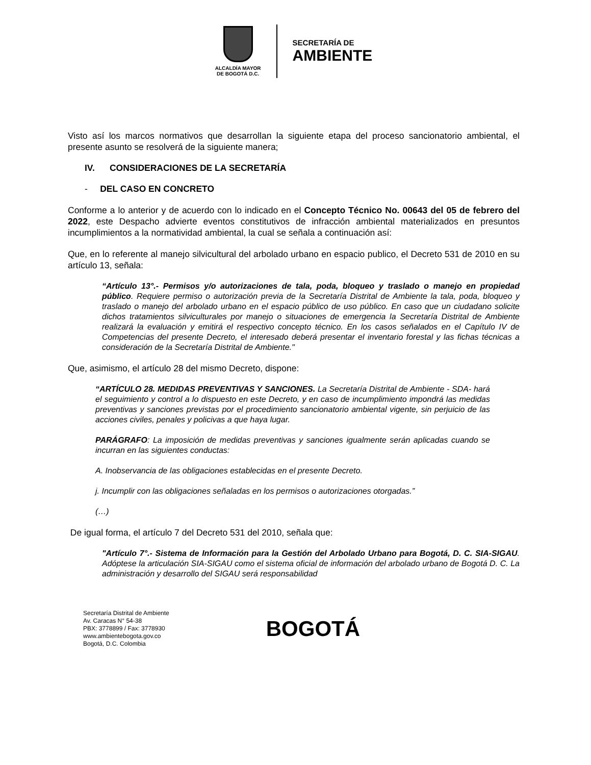ALCALDÍA MAYOR
DE BOGOTÁ D.C.
SECRETARÍA DE
AMBIENTE
Visto así los marcos normativos que desarrollan la siguiente etapa del proceso sancionatorio ambiental, el presente asunto se resolverá de la siguiente manera;
IV. CONSIDERACIONES DE LA SECRETARÍA
- DEL CASO EN CONCRETO
Conforme a lo anterior y de acuerdo con lo indicado en el Concepto Técnico No. 00643 del 05 de febrero del 2022, este Despacho advierte eventos constitutivos de infracción ambiental materializados en presuntos incumplimientos a la normatividad ambiental, la cual se señala a continuación así:
Que, en lo referente al manejo silvicultural del arbolado urbano en espacio publico, el Decreto 531 de 2010 en su artículo 13, señala:
“Artículo 13°.- Permisos y/o autorizaciones de tala, poda, bloqueo y traslado o manejo en propiedad público. Requiere permiso o autorización previa de la Secretaría Distrital de Ambiente la tala, poda, bloqueo y traslado o manejo del arbolado urbano en el espacio público de uso público. En caso que un ciudadano solicite dichos tratamientos silviculturales por manejo o situaciones de emergencia la Secretaría Distrital de Ambiente realizará la evaluación y emitirá el respectivo concepto técnico. En los casos señalados en el Capítulo IV de Competencias del presente Decreto, el interesado deberá presentar el inventario forestal y las fichas técnicas a consideración de la Secretaría Distrital de Ambiente."
Que, asimismo, el artículo 28 del mismo Decreto, dispone:
“ARTÍCULO 28. MEDIDAS PREVENTIVAS Y SANCIONES. La Secretaría Distrital de Ambiente - SDA- hará el seguimiento y control a lo dispuesto en este Decreto, y en caso de incumplimiento impondrá las medidas preventivas y sanciones previstas por el procedimiento sancionatorio ambiental vigente, sin perjuicio de las acciones civiles, penales y policivas a que haya lugar.
PARÁGRAFO: La imposición de medidas preventivas y sanciones igualmente serán aplicadas cuando se incurran en las siguientes conductas:
A. Inobservancia de las obligaciones establecidas en el presente Decreto.
j. Incumplir con las obligaciones señaladas en los permisos o autorizaciones otorgadas.”
(…)
De igual forma, el artículo 7 del Decreto 531 del 2010, señala que:
"Artículo 7°.- Sistema de Información para la Gestión del Arbolado Urbano para Bogotá, D. C. SIA-SIGAU. Adóptese la articulación SIA-SIGAU como el sistema oficial de información del arbolado urbano de Bogotá D. C. La administración y desarrollo del SIGAU será responsabilidad
Secretaría Distrital de Ambiente
Av. Caracas N° 54-38
PBX: 3778899 / Fax: 3778930
www.ambientebogota.gov.co
Bogotá, D.C. Colombia
BOGOTÁ